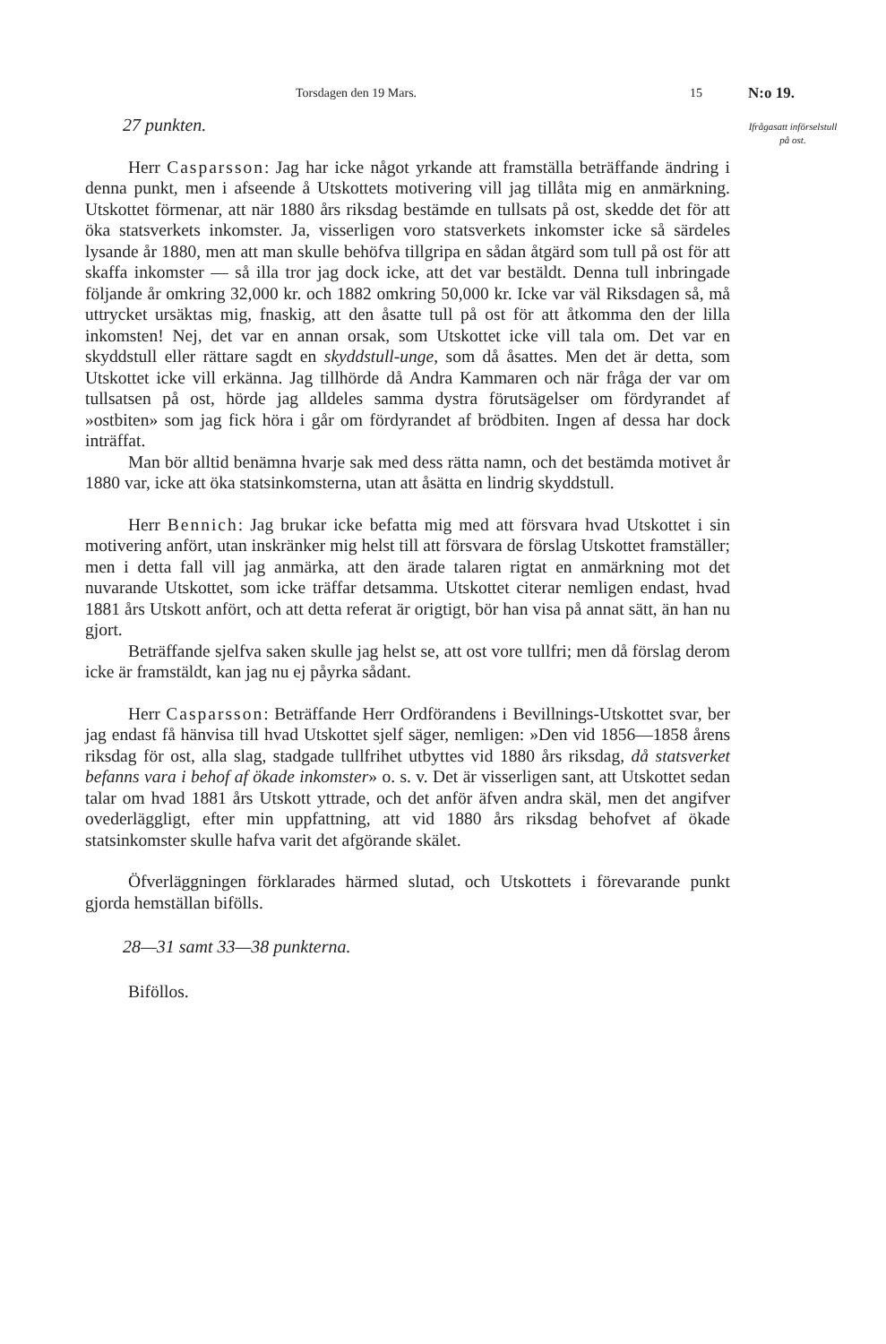Torsdagen den 19 Mars. 15 N:o 19.
Ifrågasatt införselstull på ost.
27 punkten.
Herr Casparsson: Jag har icke något yrkande att framställa beträffande ändring i denna punkt, men i afseende å Utskottets motivering vill jag tillåta mig en anmärkning. Utskottet förmenar, att när 1880 års riksdag bestämde en tullsats på ost, skedde det för att öka statsverkets inkomster. Ja, visserligen voro statsverkets inkomster icke så särdeles lysande år 1880, men att man skulle behöfva tillgripa en sådan åtgärd som tull på ost för att skaffa inkomster — så illa tror jag dock icke, att det var bestäldt. Denna tull inbringade följande år omkring 32,000 kr. och 1882 omkring 50,000 kr. Icke var väl Riksdagen så, må uttrycket ursäktas mig, fnaskig, att den åsatte tull på ost för att åtkomma den der lilla inkomsten! Nej, det var en annan orsak, som Utskottet icke vill tala om. Det var en skyddstull eller rättare sagdt en skyddstull-unge, som då åsattes. Men det är detta, som Utskottet icke vill erkänna. Jag tillhörde då Andra Kammaren och när fråga der var om tullsatsen på ost, hörde jag alldeles samma dystra förutsägelser om fördyrandet af »ostbiten» som jag fick höra i går om fördyrandet af brödbiten. Ingen af dessa har dock inträffat.
Man bör alltid benämna hvarje sak med dess rätta namn, och det bestämda motivet år 1880 var, icke att öka statsinkomsterna, utan att åsätta en lindrig skyddstull.
Herr Bennich: Jag brukar icke befatta mig med att försvara hvad Utskottet i sin motivering anfört, utan inskränker mig helst till att försvara de förslag Utskottet framställer; men i detta fall vill jag anmärka, att den ärade talaren rigtat en anmärkning mot det nuvarande Utskottet, som icke träffar detsamma. Utskottet citerar nemligen endast, hvad 1881 års Utskott anfört, och att detta referat är origtigt, bör han visa på annat sätt, än han nu gjort.
Beträffande sjelfva saken skulle jag helst se, att ost vore tullfri; men då förslag derom icke är framstäldt, kan jag nu ej påyrka sådant.
Herr Casparsson: Beträffande Herr Ordförandens i Bevillnings-Utskottet svar, ber jag endast få hänvisa till hvad Utskottet sjelf säger, nemligen: »Den vid 1856—1858 årens riksdag för ost, alla slag, stadgade tullfrihet utbyttes vid 1880 års riksdag, då statsverket befanns vara i behof af ökade inkomster» o. s. v. Det är visserligen sant, att Utskottet sedan talar om hvad 1881 års Utskott yttrade, och det anför äfven andra skäl, men det angifver ovederläggligt, efter min uppfattning, att vid 1880 års riksdag behofvet af ökade statsinkomster skulle hafva varit det afgörande skälet.
Öfverläggningen förklarades härmed slutad, och Utskottets i förevarande punkt gjorda hemställan bifölls.
28—31 samt 33—38 punkterna.
Biföllos.